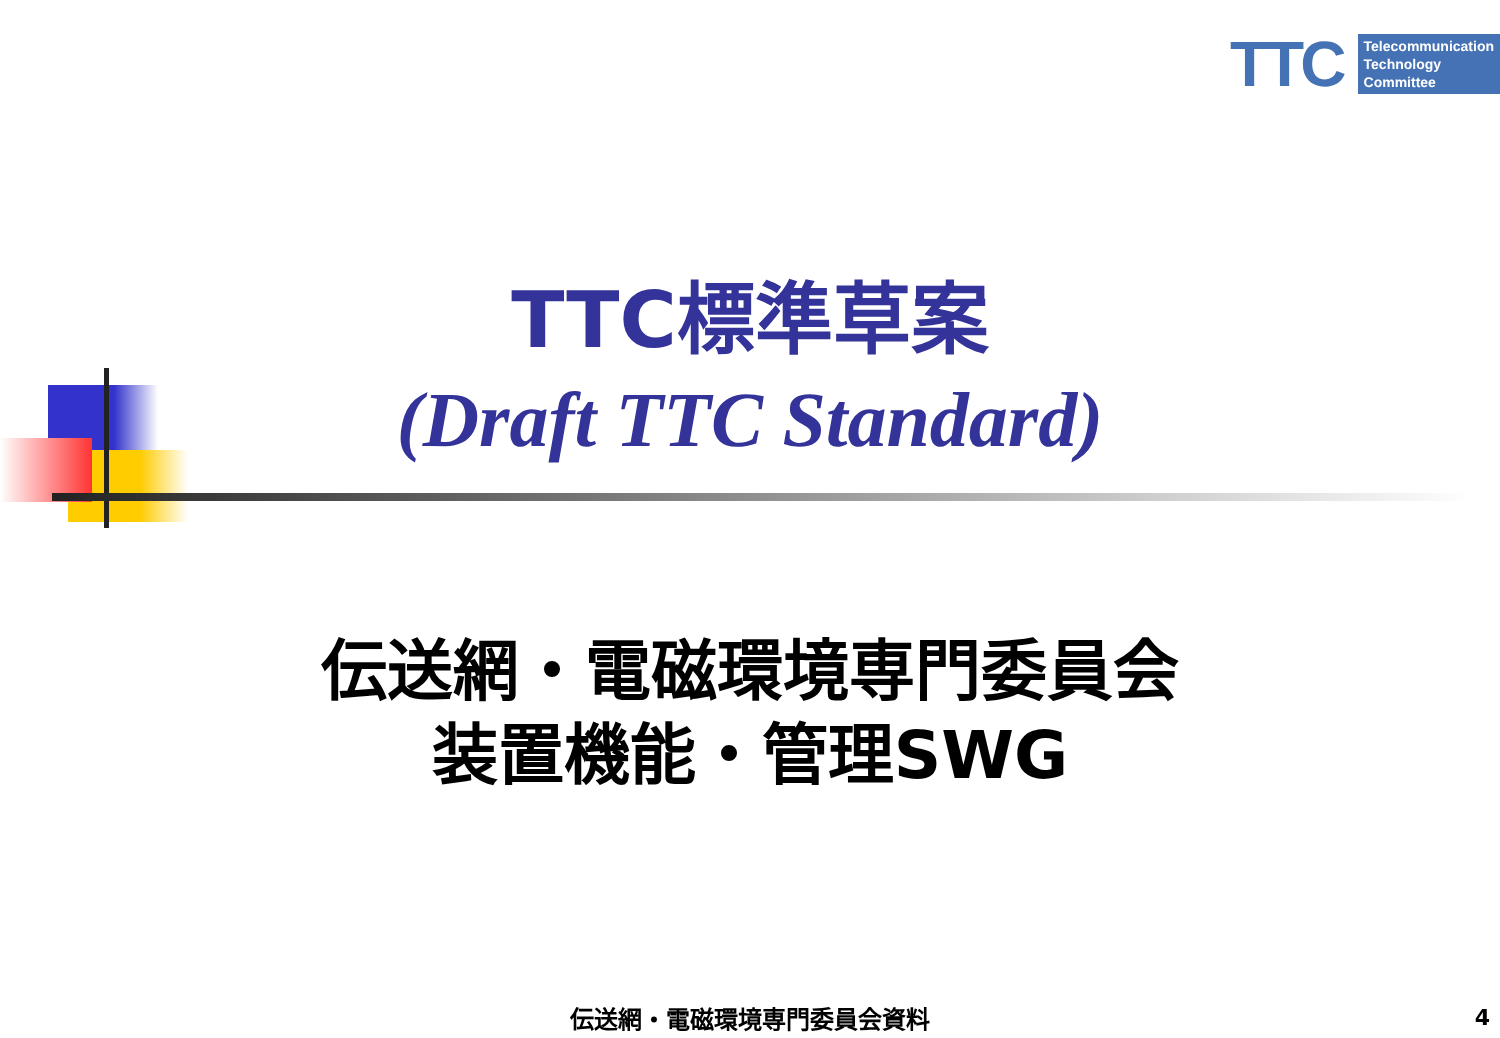TTC
Telecommunication
Technology
Committee
TTC標準草案
(Draft TTC Standard)
伝送網・電磁環境専門委員会
装置機能・管理SWG
伝送網・電磁環境専門委員会資料 4